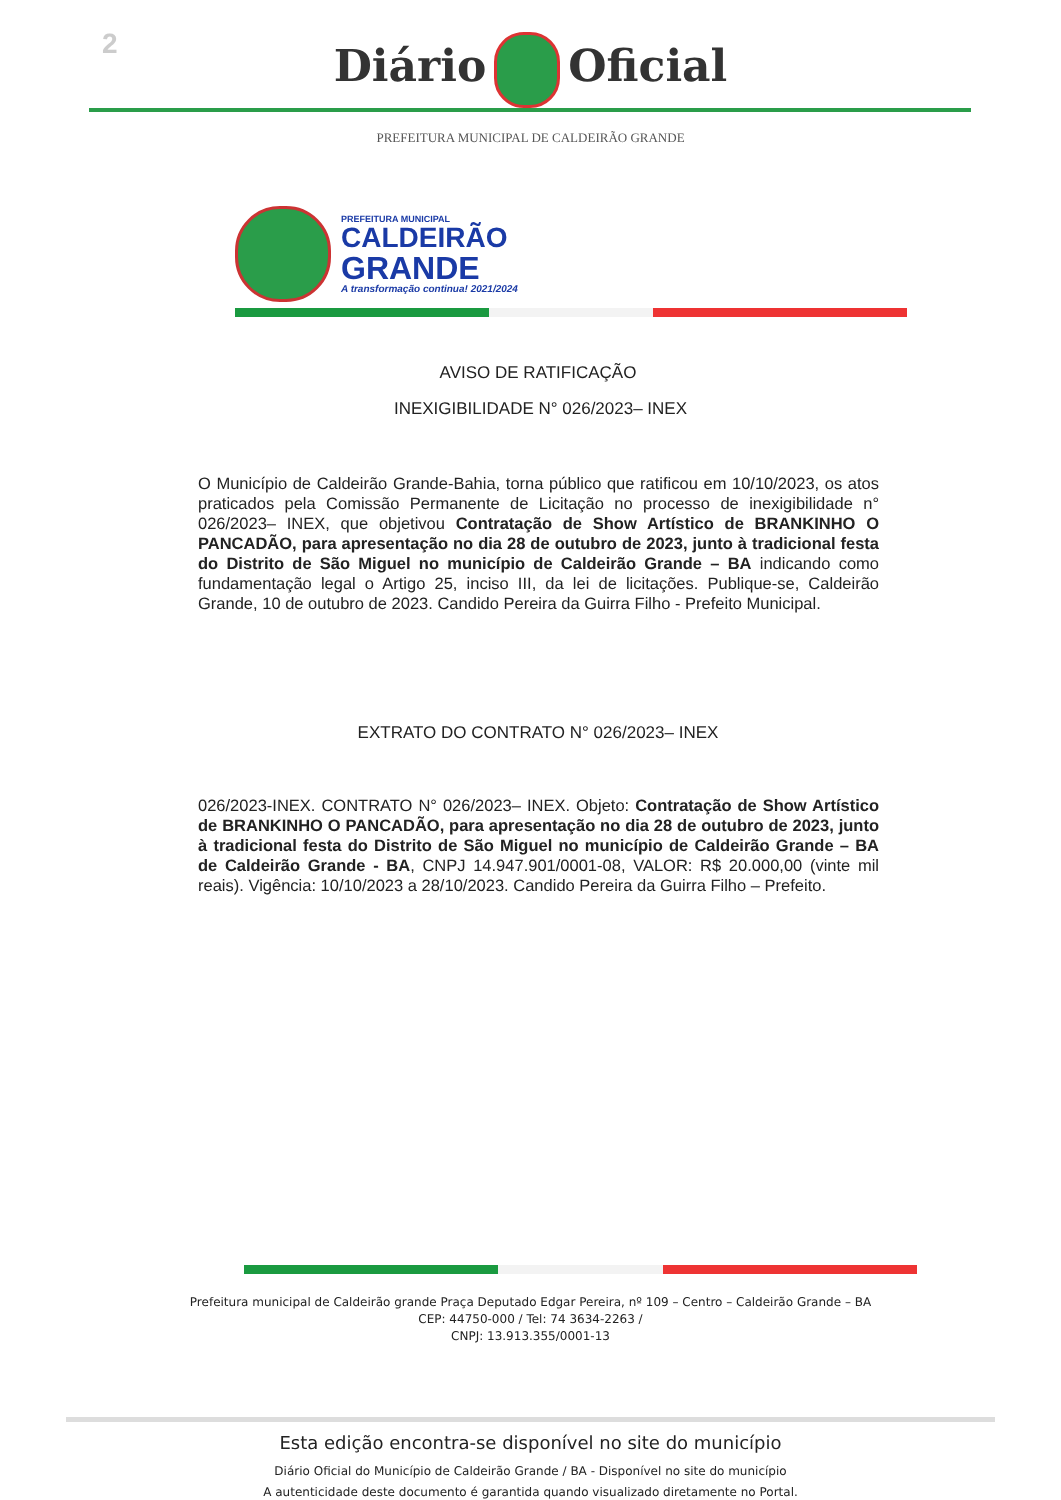2
Diário Oficial
PREFEITURA MUNICIPAL DE CALDEIRÃO GRANDE
PREFEITURA MUNICIPAL
CALDEIRÃO
GRANDE
A transformação continua! 2021/2024
AVISO DE RATIFICAÇÃO
INEXIGIBILIDADE N° 026/2023– INEX
O Município de Caldeirão Grande-Bahia, torna público que ratificou em 10/10/2023, os atos praticados pela Comissão Permanente de Licitação no processo de inexigibilidade n° 026/2023– INEX, que objetivou Contratação de Show Artístico de BRANKINHO O PANCADÃO, para apresentação no dia 28 de outubro de 2023, junto à tradicional festa do Distrito de São Miguel no município de Caldeirão Grande – BA indicando como fundamentação legal o Artigo 25, inciso III, da lei de licitações. Publique-se, Caldeirão Grande, 10 de outubro de 2023. Candido Pereira da Guirra Filho - Prefeito Municipal.
EXTRATO DO CONTRATO N° 026/2023– INEX
026/2023-INEX. CONTRATO N° 026/2023– INEX. Objeto: Contratação de Show Artístico de BRANKINHO O PANCADÃO, para apresentação no dia 28 de outubro de 2023, junto à tradicional festa do Distrito de São Miguel no município de Caldeirão Grande – BA de Caldeirão Grande - BA, CNPJ 14.947.901/0001-08, VALOR: R$ 20.000,00 (vinte mil reais). Vigência: 10/10/2023 a 28/10/2023. Candido Pereira da Guirra Filho – Prefeito.
Prefeitura municipal de Caldeirão grande Praça Deputado Edgar Pereira, nº 109 – Centro – Caldeirão Grande – BA
CEP: 44750-000 / Tel: 74 3634-2263 /
CNPJ: 13.913.355/0001-13
Esta edição encontra-se disponível no site do município
Diário Oficial do Município de Caldeirão Grande / BA - Disponível no site do município
A autenticidade deste documento é garantida quando visualizado diretamente no Portal.